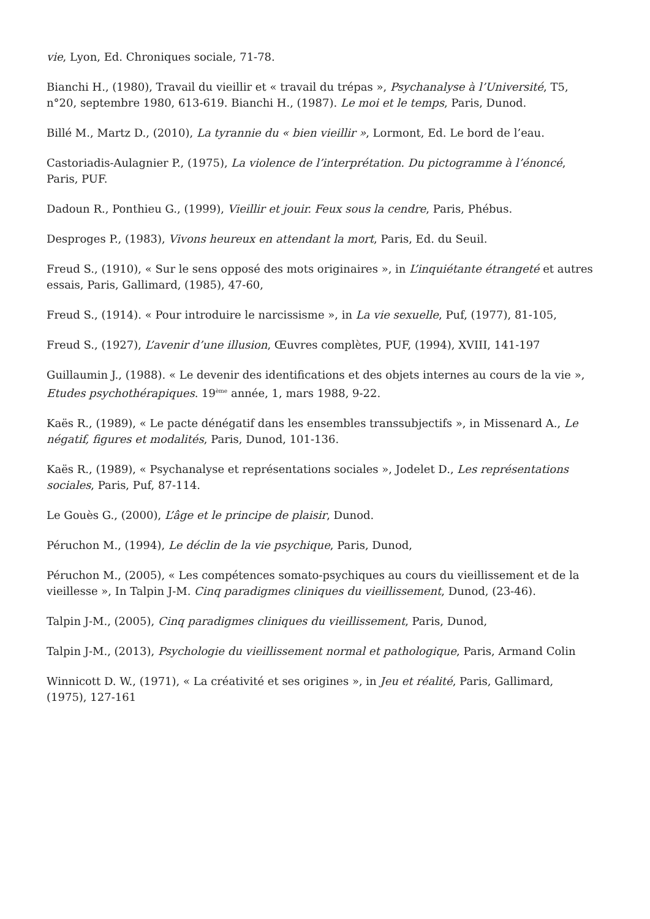vie, Lyon, Ed. Chroniques sociale, 71-78.
Bianchi H., (1980), Travail du vieillir et « travail du trépas », Psychanalyse à l’Université, T5, n°20, septembre 1980, 613-619. Bianchi H., (1987). Le moi et le temps, Paris, Dunod.
Billé M., Martz D., (2010), La tyrannie du « bien vieillir », Lormont, Ed. Le bord de l’eau.
Castoriadis-Aulagnier P., (1975), La violence de l’interprétation. Du pictogramme à l’énoncé, Paris, PUF.
Dadoun R., Ponthieu G., (1999), Vieillir et jouir. Feux sous la cendre, Paris, Phébus.
Desproges P., (1983), Vivons heureux en attendant la mort, Paris, Ed. du Seuil.
Freud S., (1910), « Sur le sens opposé des mots originaires », in L’inquiétante étrangeté et autres essais, Paris, Gallimard, (1985), 47-60,
Freud S., (1914). « Pour introduire le narcissisme », in La vie sexuelle, Puf, (1977), 81-105,
Freud S., (1927), L’avenir d’une illusion, Œuvres complètes, PUF, (1994), XVIII, 141-197
Guillaumin J., (1988). « Le devenir des identifications et des objets internes au cours de la vie », Etudes psychothérapiques. 19<sup>ème</sup> année, 1, mars 1988, 9-22.
Kaës R., (1989), « Le pacte dénégatif dans les ensembles transsubjectifs », in Missenard A., Le négatif, figures et modalités, Paris, Dunod, 101-136.
Kaës R., (1989), « Psychanalyse et représentations sociales », Jodelet D., Les représentations sociales, Paris, Puf, 87-114.
Le Gouès G., (2000), L’âge et le principe de plaisir, Dunod.
Péruchon M., (1994), Le déclin de la vie psychique, Paris, Dunod,
Péruchon M., (2005), « Les compétences somato-psychiques au cours du vieillissement et de la vieillesse », In Talpin J-M. Cinq paradigmes cliniques du vieillissement, Dunod, (23-46).
Talpin J-M., (2005), Cinq paradigmes cliniques du vieillissement, Paris, Dunod,
Talpin J-M., (2013), Psychologie du vieillissement normal et pathologique, Paris, Armand Colin
Winnicott D. W., (1971), « La créativité et ses origines », in Jeu et réalité, Paris, Gallimard, (1975), 127-161